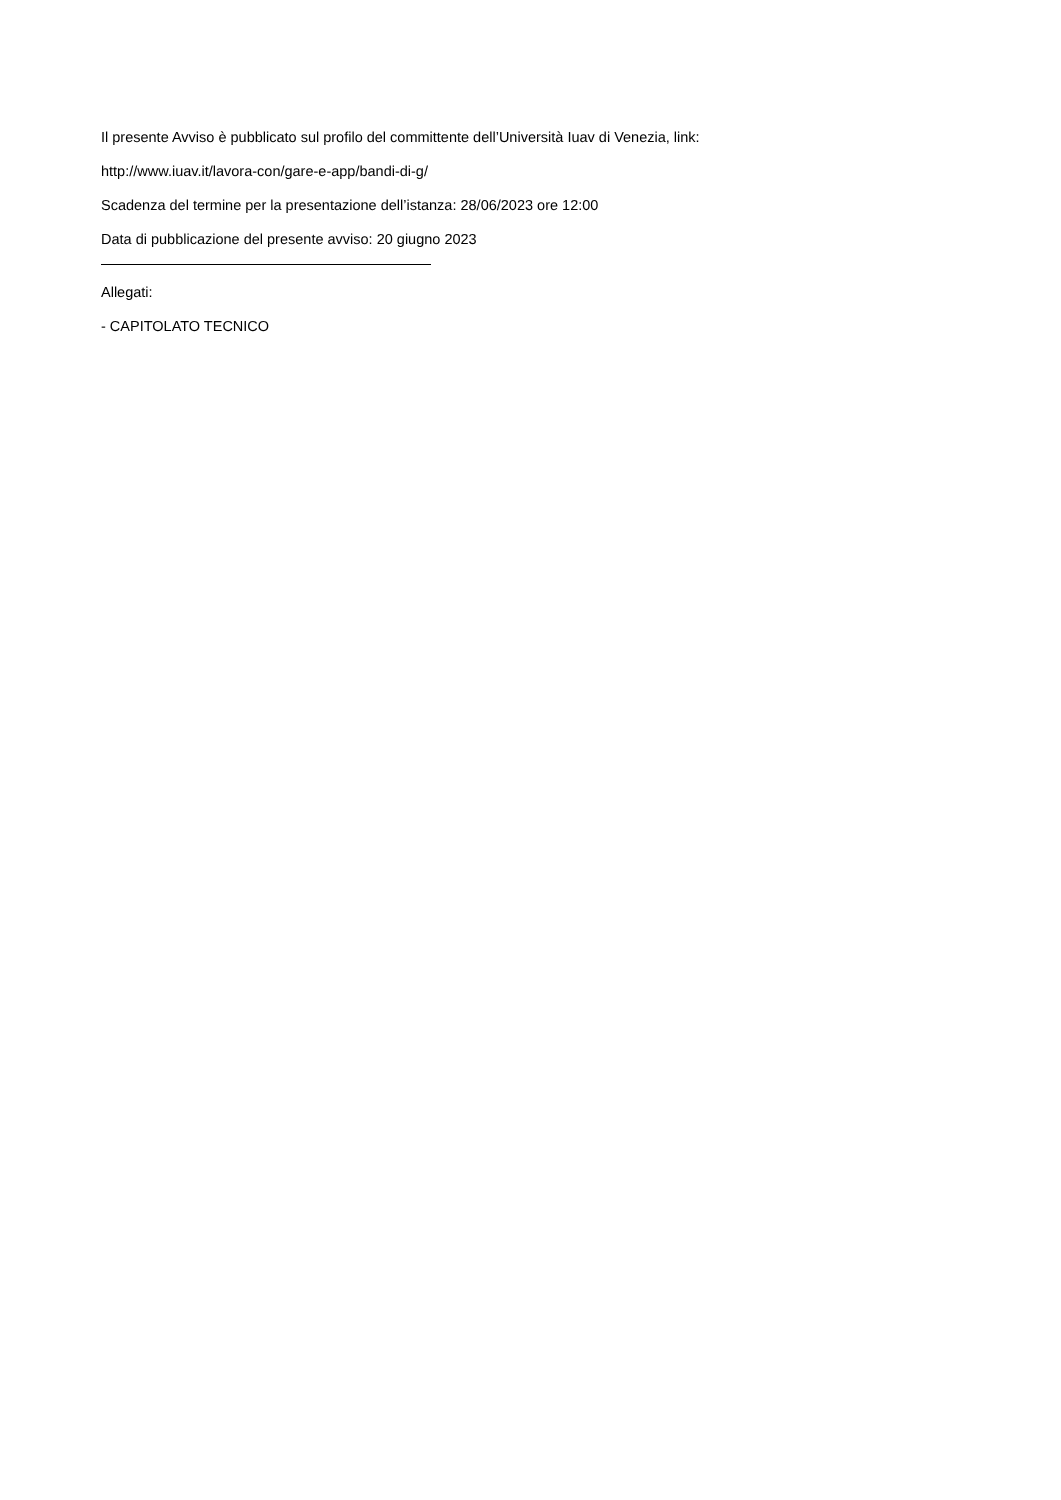Il presente Avviso è pubblicato sul profilo del committente dell’Università Iuav di Venezia, link:
http://www.iuav.it/lavora-con/gare-e-app/bandi-di-g/
Scadenza del termine per la presentazione dell’istanza: 28/06/2023 ore 12:00
Data di pubblicazione del presente avviso: 20 giugno 2023
Allegati:
- CAPITOLATO TECNICO